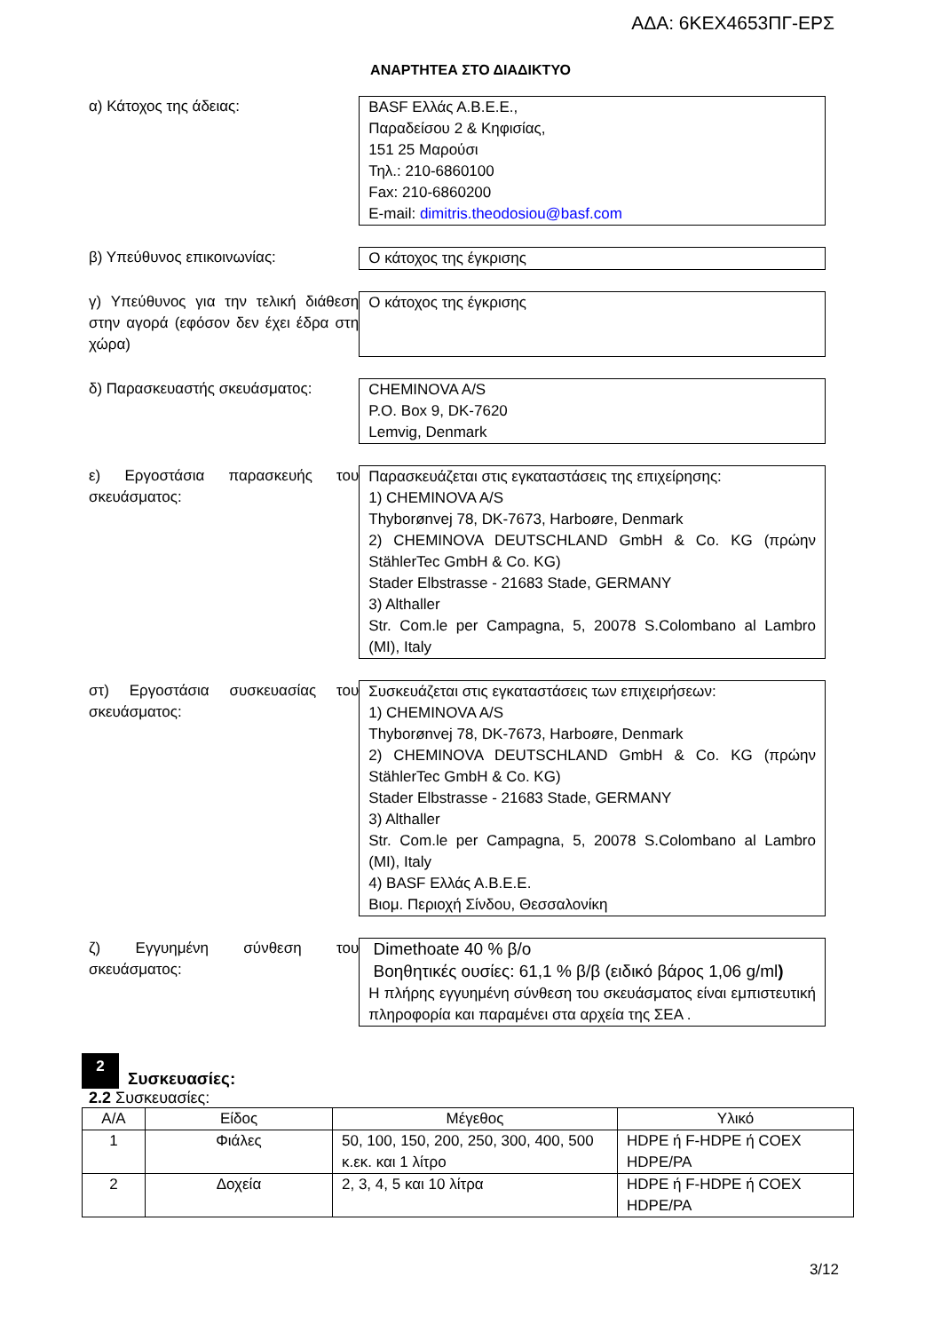ΑΔΑ: 6ΚΕΧ4653ΠΓ-ΕΡΣ
ΑΝΑΡΤΗΤΕΑ ΣΤΟ ΔΙΑΔΙΚΤΥΟ
α) Κάτοχος της άδειας: BASF Ελλάς Α.Β.Ε.Ε.,
Παραδείσου 2 & Κηφισίας,
151 25 Μαρούσι
Τηλ.: 210-6860100
Fax: 210-6860200
E-mail: dimitris.theodosiou@basf.com
β) Υπεύθυνος επικοινωνίας: Ο κάτοχος της έγκρισης
γ) Υπεύθυνος για την τελική διάθεση στην αγορά (εφόσον δεν έχει έδρα στη χώρα)
Ο κάτοχος της έγκρισης
δ) Παρασκευαστής σκευάσματος: CHEMINOVA A/S
P.O. Box 9, DK-7620
Lemvig, Denmark
ε) Εργοστάσια παρασκευής του σκευάσματος:
Παρασκευάζεται στις εγκαταστάσεις της επιχείρησης:
1) CHEMINOVA A/S
Thyborønvej 78, DK-7673, Harboøre, Denmark
2) CHEMINOVA DEUTSCHLAND GmbH & Co. KG (πρώην StählerTec GmbH & Co. KG)
Stader Elbstrasse - 21683 Stade, GERMANY
3) Althaller
Str. Com.le per Campagna, 5, 20078 S.Colombano al Lambro (MI), Italy
στ) Εργοστάσια συσκευασίας του σκευάσματος:
Συσκευάζεται στις εγκαταστάσεις των επιχειρήσεων:
1) CHEMINOVA A/S
Thyborønvej 78, DK-7673, Harboøre, Denmark
2) CHEMINOVA DEUTSCHLAND GmbH & Co. KG (πρώην StählerTec GmbH & Co. KG)
Stader Elbstrasse - 21683 Stade, GERMANY
3) Althaller
Str. Com.le per Campagna, 5, 20078 S.Colombano al Lambro (MI), Italy
4) BASF Ελλάς Α.Β.Ε.Ε.
Βιομ. Περιοχή Σίνδου, Θεσσαλονίκη
ζ) Εγγυημένη σύνθεση του σκευάσματος:
Dimethoate 40 % β/ο
Βοηθητικές ουσίες: 61,1 % β/β (ειδικό βάρος 1,06 g/ml)
Η πλήρης εγγυημένη σύνθεση του σκευάσματος είναι εμπιστευτική πληροφορία και παραμένει στα αρχεία της ΣΕΑ .
2
Συσκευασίες:
2.2 Συσκευασίες:
| Α/Α | Είδος | Μέγεθος | Υλικό |
| --- | --- | --- | --- |
| 1 | Φιάλες | 50, 100, 150, 200, 250, 300, 400, 500 κ.εκ. και 1 λίτρο | HDPE ή F-HDPE ή COEX HDPE/PA |
| 2 | Δοχεία | 2, 3, 4, 5 και 10 λίτρα | HDPE ή F-HDPE ή COEX HDPE/PA |
3/12